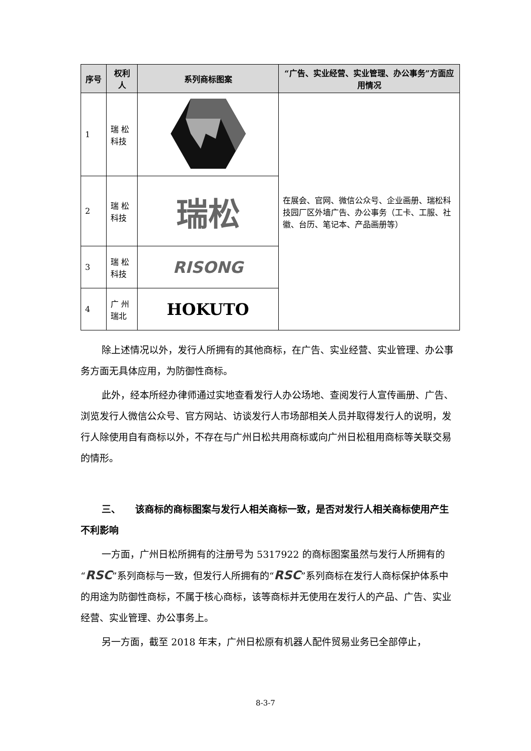| 序号 | 权利人 | 系列商标图案 | “广告、实业经营、实业管理、办公事务”方面应用情况 |
| --- | --- | --- | --- |
| 1 | 瑞 松 科技 | | 在展会、官网、微信公众号、企业画册、瑞松科技园厂区外墙广告、办公事务（工卡、工服、社徽、台历、笔记本、产品画册等） |
| 2 | 瑞 松 科技 | 瑞松 | |
| 3 | 瑞 松 科技 | RISONG | |
| 4 | 广 州 瑞北 | HOKUTO | |
除上述情况以外，发行人所拥有的其他商标，在广告、实业经营、实业管理、办公事务方面无具体应用，为防御性商标。
此外，经本所经办律师通过实地查看发行人办公场地、查阅发行人宣传画册、广告、浏览发行人微信公众号、官方网站、访谈发行人市场部相关人员并取得发行人的说明，发行人除使用自有商标以外，不存在与广州日松共用商标或向广州日松租用商标等关联交易的情形。
三、　　该商标的商标图案与发行人相关商标一致，是否对发行人相关商标使用产生不利影响
一方面，广州日松所拥有的注册号为 5317922 的商标图案虽然与发行人所拥有的“RSC”系列商标与一致，但发行人所拥有的“RSC”系列商标在发行人商标保护体系中的用途为防御性商标，不属于核心商标，该等商标并无使用在发行人的产品、广告、实业经营、实业管理、办公事务上。
另一方面，截至 2018 年末，广州日松原有机器人配件贸易业务已全部停止，
8-3-7